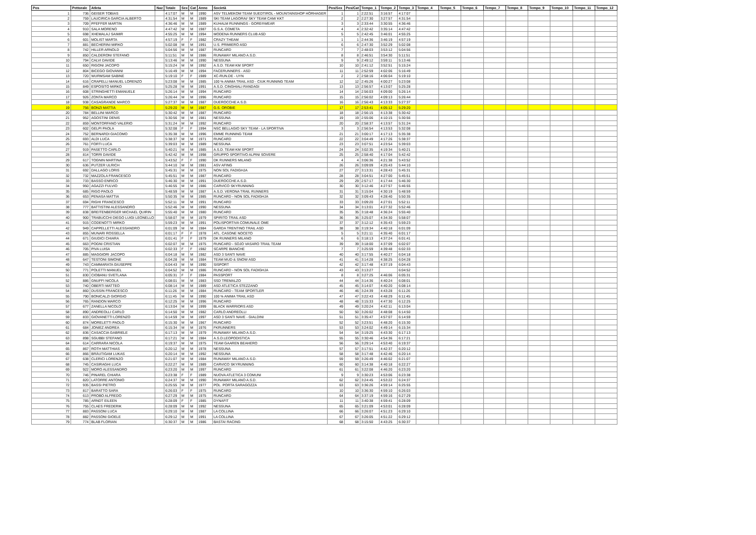| Pos | Pettorale | Atleta | Naz | Totale | Sex | Cat | Anno | Società | Pos/Sex | Pos/Cat | Tempo_1 | Tempo_2 | Tempo_3 | Tempo_4 | Tempo_5 | Tempo_6 | Tempo_7 | Tempo_8 | Tempo_9 | Tempo_10 | Tempo_11 | Tempo_12 |
| --- | --- | --- | --- | --- | --- | --- | --- | --- | --- | --- | --- | --- | --- | --- | --- | --- | --- | --- | --- | --- | --- | --- |
| 1 | 736 | GEISER TOBIAS | | 4:17:07 | M | M | 1990 | ASV TELMEKOM TEAM SUEDTIROL - MOUNTAINSHOP HÖRHAGER | 1 | 1 | 2:22:51 | 3:16:57 | 4:17:07 | | | | | | | | | |
| 2 | 759 | LAUCIRICA GARCIA ALBERTO | | 4:31:54 | M | M | 1989 | SKI TEAM LAGORAI/ SKY TEAM CAM/ KKT | 2 | 2 | 2:27:30 | 3:27:57 | 4:31:54 | | | | | | | | | |
| 3 | 709 | PFEFFER MARTIN | | 4:36:46 | M | M | 1989 | KUHALM RUNNINGS - GORE®WEAR | 3 | 3 | 2:33:44 | 3:30:55 | 4:36:46 | | | | | | | | | |
| 4 | 910 | SALA MORENO | | 4:47:42 | M | M | 1987 | G.S.A. COMETA | 4 | 4 | 2:32:42 | 3:35:14 | 4:47:42 | | | | | | | | | |
| 5 | 698 | XHEMALAJ SAIMIR | | 4:55:25 | M | M | 1994 | MODENA RUNNERS CLUB ASD | 5 | 5 | 2:42:45 | 3:46:01 | 4:55:25 | | | | | | | | | |
| 6 | 601 | MOLIST MARTA | | 4:57:19 | F | F | 1982 | CRAZY THEAM | 1 | 1 | 2:44:36 | 3:46:19 | 4:57:19 | | | | | | | | | |
| 7 | 881 | BECHERINI MIRKO | | 5:02:08 | M | M | 1991 | U.S. PRIMIERO ASD | 6 | 6 | 2:47:30 | 3:52:29 | 5:02:08 | | | | | | | | | |
| 8 | 742 | HILLER ARNOLD | | 5:04:56 | M | M | 1987 | RUNCARD | 7 | 7 | 2:48:03 | 3:53:12 | 5:04:56 | | | | | | | | | |
| 9 | 850 | CALDERONI STEFANO | | 5:11:51 | M | M | 1986 | RUNAWAY MILANO A.S.D. | 8 | 8 | 2:46:51 | 3:54:30 | 5:11:51 | | | | | | | | | |
| 10 | 794 | CALVI DAVIDE | | 5:13:46 | M | M | 1990 | NESSUNA | 9 | 9 | 2:49:12 | 3:59:11 | 5:13:46 | | | | | | | | | |
| 11 | 650 | RIGONI JACOPO | | 5:15:24 | M | M | 1992 | A.S.D. TEAM KM SPORT | 10 | 10 | 2:41:12 | 3:52:51 | 5:15:24 | | | | | | | | | |
| 12 | 804 | BICEGO GIOVANNI | | 5:16:49 | M | M | 1994 | FACERUNNERS - ASD | 11 | 11 | 2:52:59 | 4:02:06 | 5:16:49 | | | | | | | | | |
| 13 | 720 | WURMSAM SABINE | | 5:19:10 | F | F | 1989 | XC-RUN.DE - UYN | 2 | 2 | 2:58:16 | 4:06:04 | 5:19:10 | | | | | | | | | |
| 14 | 616 | CRAPELLI MANUEL LORENZO | | 5:23:08 | M | M | 1985 | 100 % ANIMA TRAIL ASD - CIUK RUNNING TEAM | 12 | 12 | 2:45:26 | 4:00:27 | 5:23:08 | | | | | | | | | |
| 15 | 849 | ESPOSITO MIRKO | | 5:25:28 | M | M | 1991 | A.S.D. CINGHIALI RANDAGI | 13 | 13 | 2:56:57 | 4:13:07 | 5:25:28 | | | | | | | | | |
| 16 | 608 | STRINGHETTI EMANUELE | | 5:26:14 | M | M | 1994 | RUNCARD | 14 | 14 | 2:56:03 | 4:09:00 | 5:26:14 | | | | | | | | | |
| 17 | 926 | ZONTA MARCO | | 5:26:44 | M | M | 1996 | RUNCARD | 15 | 15 | 2:56:02 | 4:09:13 | 5:26:44 | | | | | | | | | |
| 18 | 938 | CASAGRANDE MARCO | | 5:27:37 | M | M | 1987 | DUEROCCHE A.S.D. | 16 | 16 | 2:56:43 | 4:13:33 | 5:27:37 | | | | | | | | | |
| 19 | 756 | BONZI MATTIA | | 5:29:20 | M | M | 1987 | G.S. OROBIE | 17 | 17 | 2:53:41 | 4:05:12 | 5:29:20 | | | | | | | | | |
| 20 | 784 | BELLINI MARCO | | 5:30:42 | M | M | 1987 | RUNCARD | 18 | 18 | 2:56:15 | 4:13:38 | 5:30:42 | | | | | | | | | |
| 21 | 952 | AGOSTINI DENIS | | 5:30:56 | M | M | 1981 | NESSUNA | 19 | 19 | 2:55:06 | 4:10:15 | 5:30:56 | | | | | | | | | |
| 22 | 859 | MONTORFANO VALERIO | | 5:31:24 | M | M | 1992 | RUNCARD | 20 | 20 | 2:58:37 | 4:13:57 | 5:31:24 | | | | | | | | | |
| 23 | 602 | GELPI PAOLA | | 5:32:08 | F | F | 1994 | NSC BELLAGIO SKY TEAM - LA SPORTIVA | 3 | 3 | 2:56:54 | 4:13:53 | 5:32:08 | | | | | | | | | |
| 24 | 752 | BERNARDI GIACOMO | | 5:35:38 | M | M | 1996 | EMME RUNNING TEAM | 21 | 21 | 3:00:17 | 4:17:13 | 5:35:38 | | | | | | | | | |
| 25 | 693 | ALDI LUCA | | 5:38:37 | M | M | 1971 | RUNCARD | 22 | 22 | 3:04:49 | 4:17:26 | 5:38:37 | | | | | | | | | |
| 26 | 761 | FORTI LUCA | | 5:39:03 | M | M | 1989 | NESSUNA | 23 | 23 | 3:07:51 | 4:23:54 | 5:39:03 | | | | | | | | | |
| 27 | 919 | PASETTO CARLO | | 5:40:21 | M | M | 1985 | A.S.D. TEAM KM SPORT | 24 | 24 | 3:02:35 | 4:19:34 | 5:40:21 | | | | | | | | | |
| 28 | 814 | TORRI DAVIDE | | 5:42:42 | M | M | 1998 | GRUPPO SPORTIVO ALPINI SOVERE | 25 | 25 | 2:58:40 | 4:17:04 | 5:42:42 | | | | | | | | | |
| 29 | 617 | TOGNIN MARTINA | | 5:43:52 | F | F | 1990 | DK RUNNERS MILANO | 4 | 4 | 3:06:36 | 4:21:38 | 5:43:52 | | | | | | | | | |
| 30 | 636 | PUTZER ULRICH | | 5:44:10 | M | M | 1981 | ASV AFING | 26 | 26 | 3:09:09 | 4:25:43 | 5:44:10 | | | | | | | | | |
| 31 | 692 | DALLAGO LORIS | | 5:45:31 | M | M | 1975 | NON SOL FADIGHJA | 27 | 27 | 3:13:31 | 4:28:43 | 5:45:31 | | | | | | | | | |
| 32 | 732 | MAZZOLA FRANCESCO | | 5:45:51 | M | M | 1987 | RUNCARD | 28 | 28 | 3:04:51 | 4:27:00 | 5:45:51 | | | | | | | | | |
| 33 | 733 | BASSO ENRICO | | 5:46:30 | M | M | 1991 | DUEROCCHE A.S.D. | 29 | 29 | 2:57:17 | 4:17:44 | 5:46:30 | | | | | | | | | |
| 34 | 950 | AGAZZI FULVIO | | 5:46:55 | M | M | 1986 | CARVICO SKYRUNNING | 30 | 30 | 3:12:46 | 4:27:57 | 5:46:55 | | | | | | | | | |
| 35 | 685 | RIGO PAOLO | | 5:48:59 | M | M | 1987 | A.S.D. VERONA TRAIL RUNNERS | 31 | 31 | 3:15:04 | 4:30:19 | 5:48:59 | | | | | | | | | |
| 36 | 653 | PENASA MATTIA | | 5:50:35 | M | M | 1985 | RUNCARD - NON SOL FADIGHJA | 32 | 32 | 3:09:43 | 4:28:40 | 5:50:35 | | | | | | | | | |
| 37 | 694 | RIGHI FRANCESCO | | 5:52:11 | M | M | 1991 | RUNCARD | 33 | 33 | 3:09:20 | 4:27:01 | 5:52:11 | | | | | | | | | |
| 38 | 777 | BATTISTINI ALESSANDRO | | 5:52:46 | M | M | 1990 | NESSUNA | 34 | 34 | 3:13:01 | 4:27:32 | 5:52:46 | | | | | | | | | |
| 39 | 838 | BREITENBERGER MICHAEL QUIRIN | | 5:55:40 | M | M | 1980 | RUNCARD | 35 | 35 | 3:18:48 | 4:36:24 | 5:55:40 | | | | | | | | | |
| 40 | 900 | TRABUCCHI DIEGO LUIGI LEONELLO | | 5:58:07 | M | M | 1979 | SPIRITO TRAIL ASD | 36 | 36 | 3:25:07 | 4:34:30 | 5:58:07 | | | | | | | | | |
| 41 | 915 | CODENOTTI MIRKO | | 5:59:23 | M | M | 1991 | POLISPORTIVA COMUNALE OME | 37 | 37 | 3:12:12 | 4:35:43 | 5:59:23 | | | | | | | | | |
| 42 | 949 | CAPPELLETTI ALESSANDRO | | 6:01:09 | M | M | 1984 | GARDA TRENTINO TRAIL ASD | 38 | 38 | 3:19:34 | 4:40:18 | 6:01:09 | | | | | | | | | |
| 43 | 855 | MUNARI ROSSELLA | | 6:01:17 | F | F | 1978 | ATL. CASONE NOCETO | 5 | 5 | 3:21:11 | 4:35:40 | 6:01:17 | | | | | | | | | |
| 44 | 671 | GIUDICI CHIARA | | 6:01:41 | F | F | 1979 | DK RUNNERS MILANO | 6 | 6 | 3:18:13 | 4:37:24 | 6:01:41 | | | | | | | | | |
| 45 | 663 | POGNI CRISTIAN | | 6:02:07 | M | M | 1975 | RUNCARD - SOJO VASARO TRAIL TEAM | 39 | 39 | 3:18:00 | 4:37:09 | 6:02:07 | | | | | | | | | |
| 46 | 705 | PIVA LUISA | | 6:02:33 | F | F | 1982 | SCARPE BIANCHE | 7 | 7 | 3:25:59 | 4:39:48 | 6:02:33 | | | | | | | | | |
| 47 | 885 | MAGGIORI JACOPO | | 6:04:18 | M | M | 1982 | ASD 3 SANTI NAVE | 40 | 40 | 3:17:55 | 4:40:27 | 6:04:18 | | | | | | | | | |
| 48 | 647 | TESTONI SIMONE | | 6:04:28 | M | M | 1984 | TEAM MUD & SNOW ASD | 41 | 41 | 3:14:28 | 4:38:25 | 6:04:28 | | | | | | | | | |
| 49 | 743 | CAMMARATA GIUSEPPE | | 6:04:43 | M | M | 1990 | SISPORT | 42 | 42 | 3:17:48 | 4:37:19 | 6:04:43 | | | | | | | | | |
| 50 | 771 | POLETTI MANUEL | | 6:04:52 | M | M | 1986 | RUNCARD - NON SOL FADIGHJA | 43 | 43 | 3:13:27 | | 6:04:52 | | | | | | | | | |
| 51 | 830 | CIOBANU SVETLANA | | 6:05:31 | F | F | 1984 | PASSPORT | 8 | 8 | 3:27:25 | 4:46:06 | 6:05:31 | | | | | | | | | |
| 52 | 886 | GNUFFI NICOLA | | 6:08:01 | M | M | 1983 | SSD TREMALZO | 44 | 44 | 3:14:36 | 4:40:24 | 6:08:01 | | | | | | | | | |
| 53 | 740 | OBERTI MATTEO | | 6:08:14 | M | M | 1989 | ASD ATLETICA STEZZANO | 45 | 45 | 3:14:07 | 4:40:20 | 6:08:14 | | | | | | | | | |
| 54 | 860 | DUSSIN FRANCESCO | | 6:11:26 | M | M | 1984 | RUNCARD - TEAM SPORTLER | 46 | 46 | 3:24:39 | 4:43:28 | 6:11:26 | | | | | | | | | |
| 55 | 790 | BONICALZI GIORGIO | | 6:11:45 | M | M | 1990 | 100 % ANIMA TRAIL ASD | 47 | 47 | 3:22:43 | 4:48:29 | 6:11:45 | | | | | | | | | |
| 56 | 765 | RANDON MARCO | | 6:12:25 | M | M | 1996 | RUNCARD | 48 | 48 | 3:15:33 | 4:47:30 | 6:12:25 | | | | | | | | | |
| 57 | 677 | ZANELLA NICOLO' | | 6:13:04 | M | M | 1999 | BLACK WARRIORS ASD | 49 | 49 | 3:20:24 | 4:42:11 | 6:13:04 | | | | | | | | | |
| 58 | 890 | ANDREOLLI CARLO | | 6:14:50 | M | M | 1982 | CARLO ANDREOLLI | 50 | 50 | 3:26:02 | 4:48:08 | 6:14:50 | | | | | | | | | |
| 59 | 833 | GIOVANETTI LORENZO | | 6:14:59 | M | M | 1997 | ASD 3 SANTI NAVE - GIALDINI | 51 | 51 | 3:35:47 | 4:57:07 | 6:14:59 | | | | | | | | | |
| 60 | 874 | MORELETTI PAOLO | | 6:15:30 | M | M | 1967 | RUNCARD | 52 | 52 | 3:23:51 | 4:48:20 | 6:15:30 | | | | | | | | | |
| 61 | 684 | JONIEZ ANDREA | | 6:15:34 | M | M | 1976 | FKRUNNERS | 53 | 53 | 3:24:02 | 4:49:14 | 6:15:34 | | | | | | | | | |
| 62 | 836 | CASACCIA GABRIELE | | 6:17:13 | M | M | 1979 | RUNAWAY MILANO A.S.D. | 54 | 54 | 3:19:25 | 4:43:30 | 6:17:13 | | | | | | | | | |
| 63 | 898 | SGUBBI STEFANO | | 6:17:21 | M | M | 1984 | A.S.D.LEOPODISTICA | 55 | 55 | 3:30:46 | 4:54:36 | 6:17:21 | | | | | | | | | |
| 64 | 614 | CARRARA NICOLA | | 6:19:37 | M | M | 1975 | TEAM GAAREN BEAHERO | 56 | 56 | 3:29:14 | 4:53:40 | 6:19:37 | | | | | | | | | |
| 65 | 867 | ROTH MATTHIAS | | 6:20:12 | M | M | 1978 | NESSUNA | 57 | 57 | 3:17:51 | 4:42:37 | 6:20:12 | | | | | | | | | |
| 66 | 866 | BRÄUTIGAM LUKAS | | 6:20:14 | M | M | 1992 | NESSUNA | 58 | 58 | 3:17:48 | 4:42:46 | 6:20:14 | | | | | | | | | |
| 67 | 638 | CLERICI LORENZO | | 6:21:07 | M | M | 1984 | RUNAWAY MILANO A.S.D. | 59 | 59 | 3:26:49 | 4:46:02 | 6:21:07 | | | | | | | | | |
| 68 | 745 | CASIRAGHI LUCA | | 6:22:27 | M | M | 1989 | CARVICO SKYRUNNING | 60 | 60 | 3:14:38 | 4:40:18 | 6:22:27 | | | | | | | | | |
| 69 | 922 | MORO ALESSANDRO | | 6:23:20 | M | M | 1997 | RUNCARD | 61 | 61 | 3:22:08 | 4:46:20 | 6:23:20 | | | | | | | | | |
| 70 | 746 | PINAREL CHIARA | | 6:23:38 | F | F | 1989 | NUOVA ATLETICA 3 COMUNI | 9 | 9 | 3:30:23 | 4:53:06 | 6:23:38 | | | | | | | | | |
| 71 | 820 | LATORRE ANTONIO | | 6:24:37 | M | M | 1990 | RUNAWAY MILANO A.S.D. | 62 | 62 | 3:24:45 | 4:53:22 | 6:24:37 | | | | | | | | | |
| 72 | 935 | BASSI PIETRO | | 6:25:55 | M | M | 1977 | POL. PORTA SARAGOZZA | 63 | 63 | 3:36:26 | 4:59:14 | 6:25:55 | | | | | | | | | |
| 73 | 817 | BARATTO SARA | | 6:26:03 | F | F | 1975 | RUNCARD | 10 | 10 | 3:36:30 | 4:59:10 | 6:26:03 | | | | | | | | | |
| 74 | 613 | PROBO ALFREDO | | 6:27:29 | M | M | 1975 | RUNCARD | 64 | 64 | 3:37:19 | 4:59:16 | 6:27:29 | | | | | | | | | |
| 75 | 785 | ARNDT EILEEN | | 6:28:09 | F | F | 1985 | DYNAFIT | 11 | 11 | 3:40:38 | 4:59:41 | 6:28:09 | | | | | | | | | |
| 76 | 755 | CLAES FREDERIK | | 6:28:09 | M | M | 1992 | NESSUNA | 65 | 65 | 3:21:09 | 4:53:01 | 6:28:09 | | | | | | | | | |
| 77 | 883 | PASSONI LUCA | | 6:29:10 | M | M | 1987 | LA COLLINA | 66 | 66 | 3:26:07 | 4:51:23 | 6:29:10 | | | | | | | | | |
| 78 | 882 | PASSONI GIOELE | | 6:29:12 | M | M | 1991 | LA COLLINA | 67 | 67 | 3:26:05 | 4:51:22 | 6:29:12 | | | | | | | | | |
| 79 | 774 | BLAB FLORIAN | | 6:30:37 | M | M | 1986 | BASTA! RACING | 68 | 68 | 3:15:50 | 4:43:25 | 6:30:37 | | | | | | | | | |